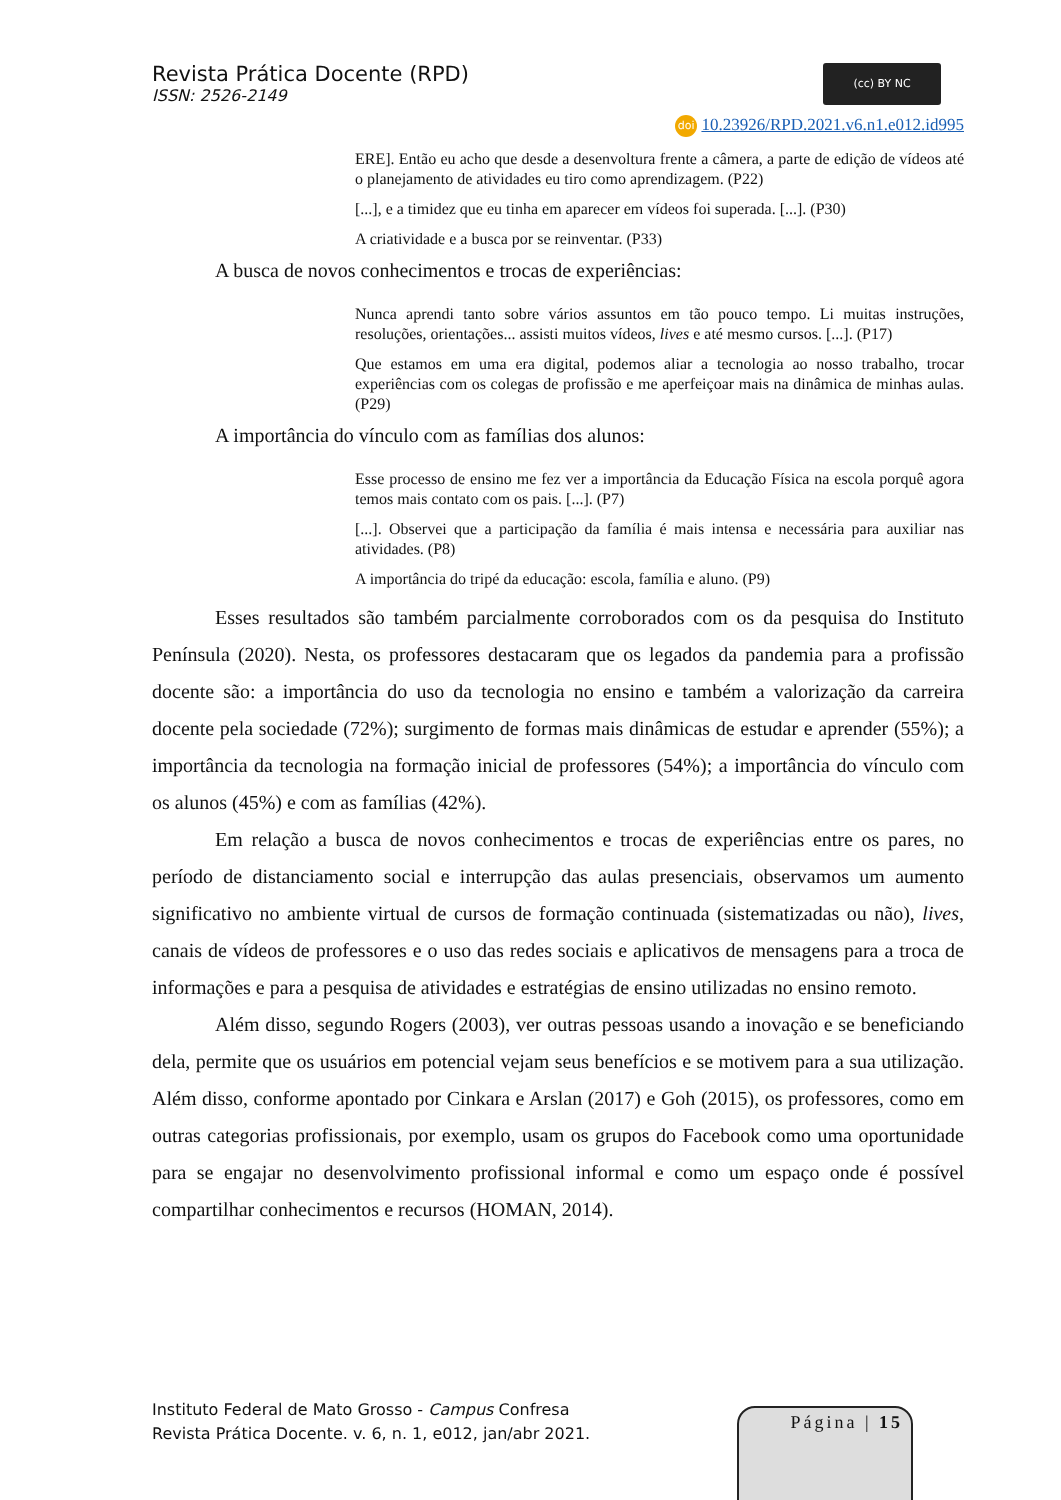(cc) BY NC
Revista Prática Docente (RPD)
ISSN: 2526-2149
doi 10.23926/RPD.2021.v6.n1.e012.id995
ERE]. Então eu acho que desde a desenvoltura frente a câmera, a parte de edição de vídeos até o planejamento de atividades eu tiro como aprendizagem. (P22)
[...], e a timidez que eu tinha em aparecer em vídeos foi superada. [...]. (P30)
A criatividade e a busca por se reinventar. (P33)
A busca de novos conhecimentos e trocas de experiências:
Nunca aprendi tanto sobre vários assuntos em tão pouco tempo. Li muitas instruções, resoluções, orientações... assisti muitos vídeos, lives e até mesmo cursos. [...]. (P17)
Que estamos em uma era digital, podemos aliar a tecnologia ao nosso trabalho, trocar experiências com os colegas de profissão e me aperfeiçoar mais na dinâmica de minhas aulas. (P29)
A importância do vínculo com as famílias dos alunos:
Esse processo de ensino me fez ver a importância da Educação Física na escola porquê agora temos mais contato com os pais. [...]. (P7)
[...]. Observei que a participação da família é mais intensa e necessária para auxiliar nas atividades. (P8)
A importância do tripé da educação: escola, família e aluno. (P9)
Esses resultados são também parcialmente corroborados com os da pesquisa do Instituto Península (2020). Nesta, os professores destacaram que os legados da pandemia para a profissão docente são: a importância do uso da tecnologia no ensino e também a valorização da carreira docente pela sociedade (72%); surgimento de formas mais dinâmicas de estudar e aprender (55%); a importância da tecnologia na formação inicial de professores (54%); a importância do vínculo com os alunos (45%) e com as famílias (42%).
Em relação a busca de novos conhecimentos e trocas de experiências entre os pares, no período de distanciamento social e interrupção das aulas presenciais, observamos um aumento significativo no ambiente virtual de cursos de formação continuada (sistematizadas ou não), lives, canais de vídeos de professores e o uso das redes sociais e aplicativos de mensagens para a troca de informações e para a pesquisa de atividades e estratégias de ensino utilizadas no ensino remoto.
Além disso, segundo Rogers (2003), ver outras pessoas usando a inovação e se beneficiando dela, permite que os usuários em potencial vejam seus benefícios e se motivem para a sua utilização. Além disso, conforme apontado por Cinkara e Arslan (2017) e Goh (2015), os professores, como em outras categorias profissionais, por exemplo, usam os grupos do Facebook como uma oportunidade para se engajar no desenvolvimento profissional informal e como um espaço onde é possível compartilhar conhecimentos e recursos (HOMAN, 2014).
Instituto Federal de Mato Grosso - Campus Confresa
Revista Prática Docente. v. 6, n. 1, e012, jan/abr 2021.
Página | 15